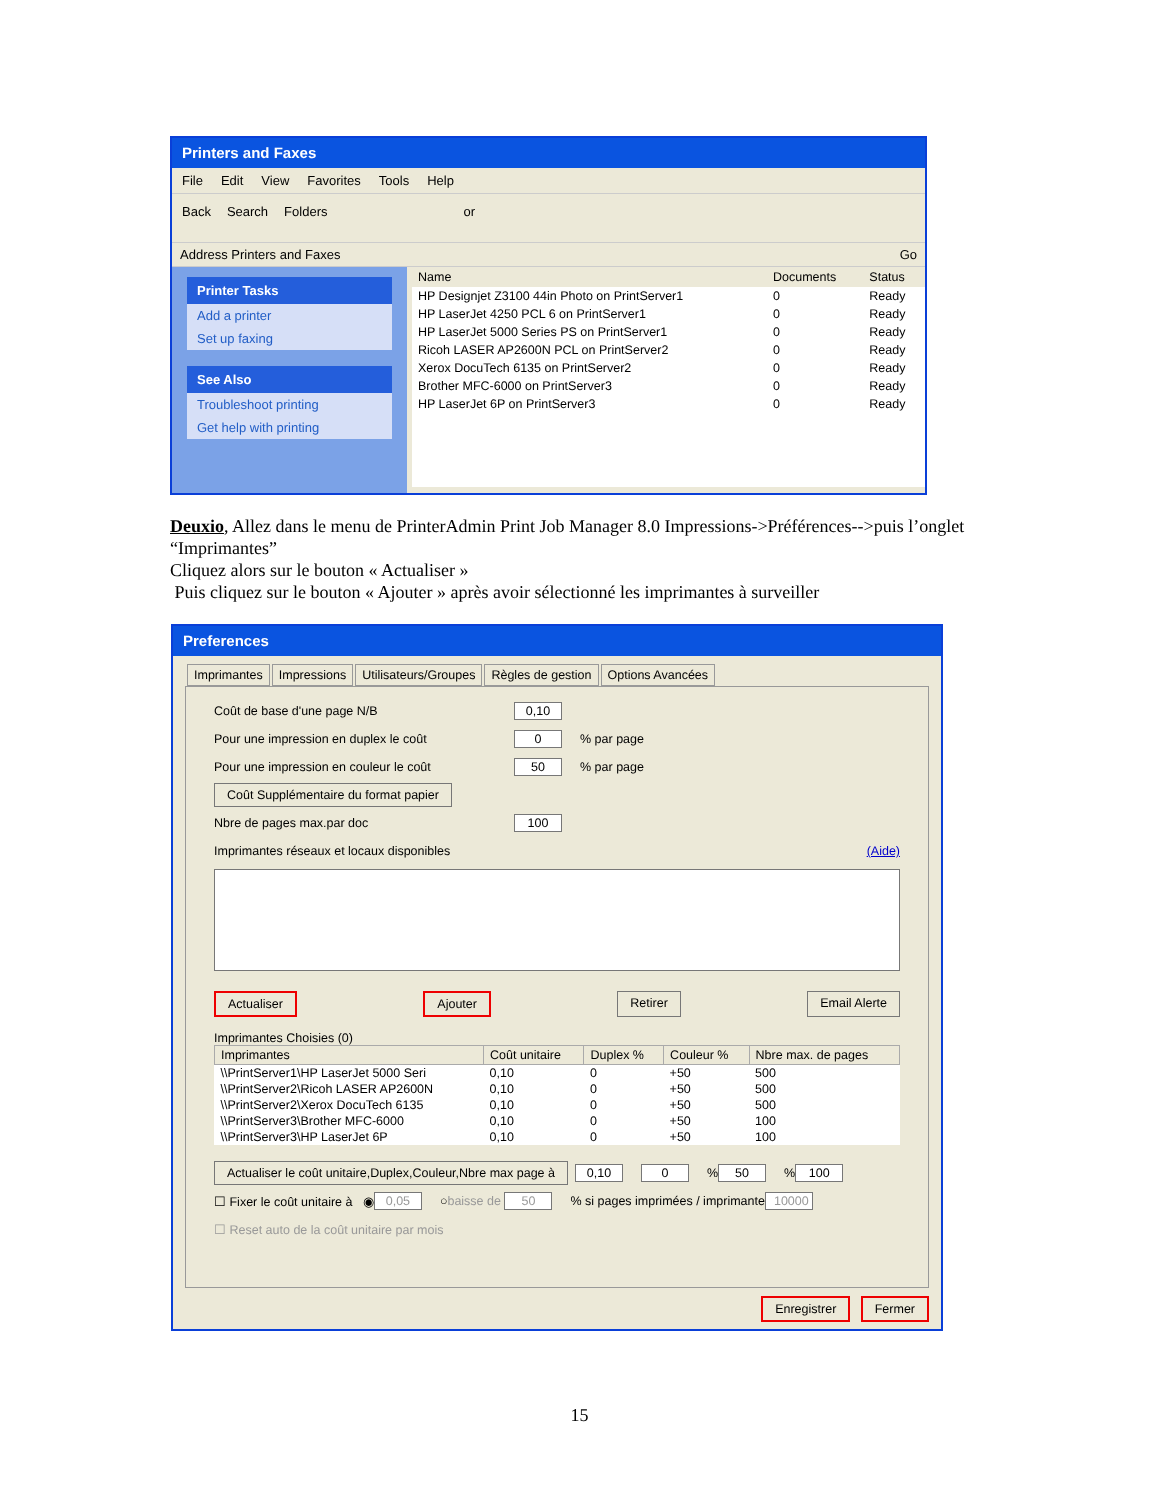Printers and Faxes
File Edit View Favorites Tools Help
Back Search Folders or
Address Printers and Faxes Go
Printer Tasks
Add a printer
Set up faxing
See Also
Troubleshoot printing
Get help with printing
| Name | Documents | Status |
| --- | --- | --- |
| HP Designjet Z3100 44in Photo on PrintServer1 | 0 | Ready |
| HP LaserJet 4250 PCL 6 on PrintServer1 | 0 | Ready |
| HP LaserJet 5000 Series PS on PrintServer1 | 0 | Ready |
| Ricoh LASER AP2600N PCL on PrintServer2 | 0 | Ready |
| Xerox DocuTech 6135 on PrintServer2 | 0 | Ready |
| Brother MFC-6000 on PrintServer3 | 0 | Ready |
| HP LaserJet 6P on PrintServer3 | 0 | Ready |
Deuxio, Allez dans le menu de PrinterAdmin Print Job Manager 8.0 Impressions->Préférences-->puis l’onglet “Imprimantes”
Cliquez alors sur le bouton « Actualiser »
Puis cliquez sur le bouton « Ajouter » après avoir sélectionné les imprimantes à surveiller
Preferences
Imprimantes Impressions Utilisateurs/Groupes Règles de gestion Options Avancées
Coût de base d'une page N/B 0,10
Pour une impression en duplex le coût 0% par page
Pour une impression en couleur le coût 50% par page
Coût Supplémentaire du format papier
Nbre de pages max.par doc 100
Imprimantes réseaux et locaux disponibles (Aide)
Actualiser Ajouter Retirer Email Alerte
Imprimantes Choisies (0)
| Imprimantes | Coût unitaire | Duplex % | Couleur % | Nbre max. de pages |
| --- | --- | --- | --- | --- |
| \\PrintServer1\HP LaserJet 5000 Seri | 0,10 | 0 | +50 | 500 |
| \\PrintServer2\Ricoh LASER AP2600N | 0,10 | 0 | +50 | 500 |
| \\PrintServer2\Xerox DocuTech 6135 | 0,10 | 0 | +50 | 500 |
| \\PrintServer3\Brother MFC-6000 | 0,10 | 0 | +50 | 100 |
| \\PrintServer3\HP LaserJet 6P | 0,10 | 0 | +50 | 100 |
Actualiser le coût unitaire,Duplex,Couleur,Nbre max page à 0,10 0% 50% 100
☐ Fixer le coût unitaire à ◉ 0,05 ○ baisse de 50% si pages imprimées / imprimante 10000
☐ Reset auto de la coût unitaire par mois
Enregistrer Fermer
15